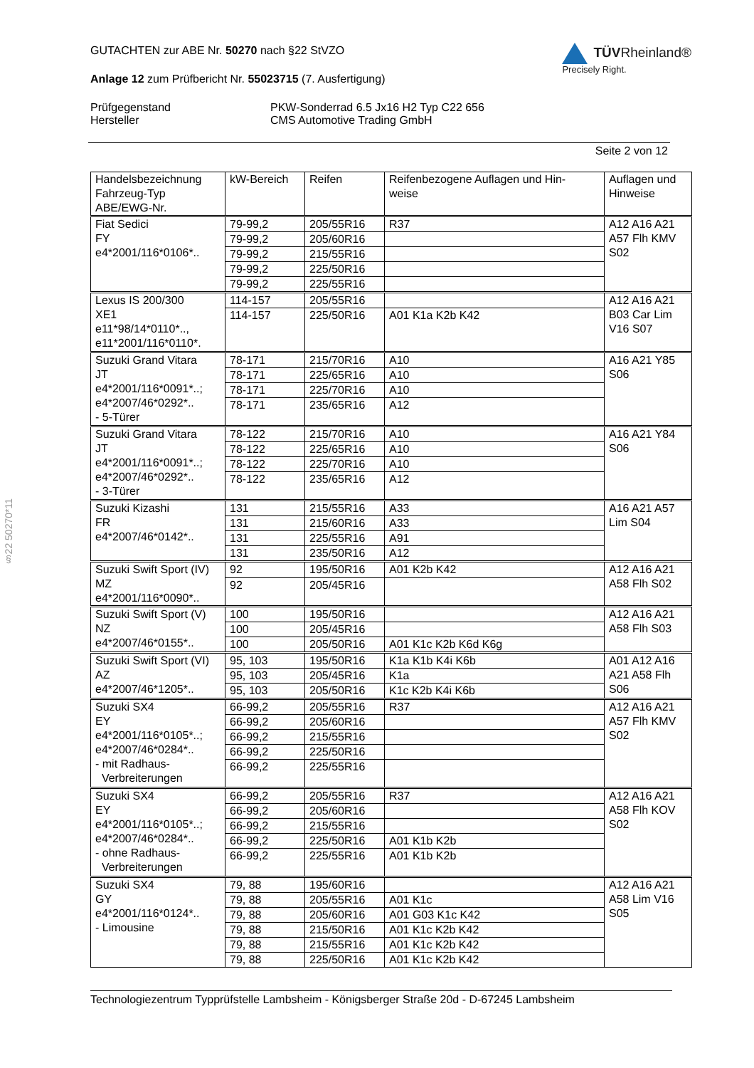§22 50270*11
GUTACHTEN zur ABE Nr. 50270 nach §22 StVZO
Anlage 12 zum Prüfbericht Nr. 55023715 (7. Ausfertigung)
TÜVRheinland®
Precisely Right.
Prüfgegenstand PKW-Sonderrad 6.5 Jx16 H2 Typ C22 656 Hersteller CMS Automotive Trading GmbH
Seite 2 von 12
| Handelsbezeichnung Fahrzeug-Typ ABE/EWG-Nr. | kW-Bereich | Reifen | Reifenbezogene Auflagen und Hin- weise | Auflagen und Hinweise |
| --- | --- | --- | --- | --- |
| Fiat Sedici FY e4*2001/116*0106*.. | 79-99,2 | 205/55R16 | R37 | A12 A16 A21 A57 Flh KMV S02 |
| | 79-99,2 | 205/60R16 | | |
| | 79-99,2 | 215/55R16 | | |
| | 79-99,2 | 225/50R16 | | |
| | 79-99,2 | 225/55R16 | | |
| Lexus IS 200/300 XE1 e11*98/14*0110*.., e11*2001/116*0110*. | 114-157 | 205/55R16 | | A12 A16 A21 B03 Car Lim V16 S07 |
| | 114-157 | 225/50R16 | A01 K1a K2b K42 | |
| Suzuki Grand Vitara JT e4*2001/116*0091*..; e4*2007/46*0292*.. - 5-Türer | 78-171 | 215/70R16 | A10 | A16 A21 Y85 S06 |
| | 78-171 | 225/65R16 | A10 | |
| | 78-171 | 225/70R16 | A10 | |
| | 78-171 | 235/65R16 | A12 | |
| Suzuki Grand Vitara JT e4*2001/116*0091*..; e4*2007/46*0292*.. - 3-Türer | 78-122 | 215/70R16 | A10 | A16 A21 Y84 S06 |
| | 78-122 | 225/65R16 | A10 | |
| | 78-122 | 225/70R16 | A10 | |
| | 78-122 | 235/65R16 | A12 | |
| Suzuki Kizashi FR e4*2007/46*0142*.. | 131 | 215/55R16 | A33 | A16 A21 A57 Lim S04 |
| | 131 | 215/60R16 | A33 | |
| | 131 | 225/55R16 | A91 | |
| | 131 | 235/50R16 | A12 | |
| Suzuki Swift Sport (IV) MZ e4*2001/116*0090*.. | 92 | 195/50R16 | A01 K2b K42 | A12 A16 A21 A58 Flh S02 |
| | 92 | 205/45R16 | | |
| Suzuki Swift Sport (V) NZ e4*2007/46*0155*.. | 100 | 195/50R16 | | A12 A16 A21 A58 Flh S03 |
| | 100 | 205/45R16 | | |
| | 100 | 205/50R16 | A01 K1c K2b K6d K6g | |
| Suzuki Swift Sport (VI) AZ e4*2007/46*1205*.. | 95, 103 | 195/50R16 | K1a K1b K4i K6b | A01 A12 A16 A21 A58 Flh S06 |
| | 95, 103 | 205/45R16 | K1a | |
| | 95, 103 | 205/50R16 | K1c K2b K4i K6b | |
| Suzuki SX4 EY e4*2001/116*0105*..; e4*2007/46*0284*.. - mit Radhaus- Verbreiterungen | 66-99,2 | 205/55R16 | R37 | A12 A16 A21 A57 Flh KMV S02 |
| | 66-99,2 | 205/60R16 | | |
| | 66-99,2 | 215/55R16 | | |
| | 66-99,2 | 225/50R16 | | |
| | 66-99,2 | 225/55R16 | | |
| Suzuki SX4 EY e4*2001/116*0105*..; e4*2007/46*0284*.. - ohne Radhaus- Verbreiterungen | 66-99,2 | 205/55R16 | R37 | A12 A16 A21 A58 Flh KOV S02 |
| | 66-99,2 | 205/60R16 | | |
| | 66-99,2 | 215/55R16 | | |
| | 66-99,2 | 225/50R16 | A01 K1b K2b | |
| | 66-99,2 | 225/55R16 | A01 K1b K2b | |
| Suzuki SX4 GY e4*2001/116*0124*.. - Limousine | 79, 88 | 195/60R16 | | A12 A16 A21 A58 Lim V16 S05 |
| | 79, 88 | 205/55R16 | A01 K1c | |
| | 79, 88 | 205/60R16 | A01 G03 K1c K42 | |
| | 79, 88 | 215/50R16 | A01 K1c K2b K42 | |
| | 79, 88 | 215/55R16 | A01 K1c K2b K42 | |
| | 79, 88 | 225/50R16 | A01 K1c K2b K42 | |
Technologiezentrum Typprüfstelle Lambsheim - Königsberger Straße 20d - D-67245 Lambsheim